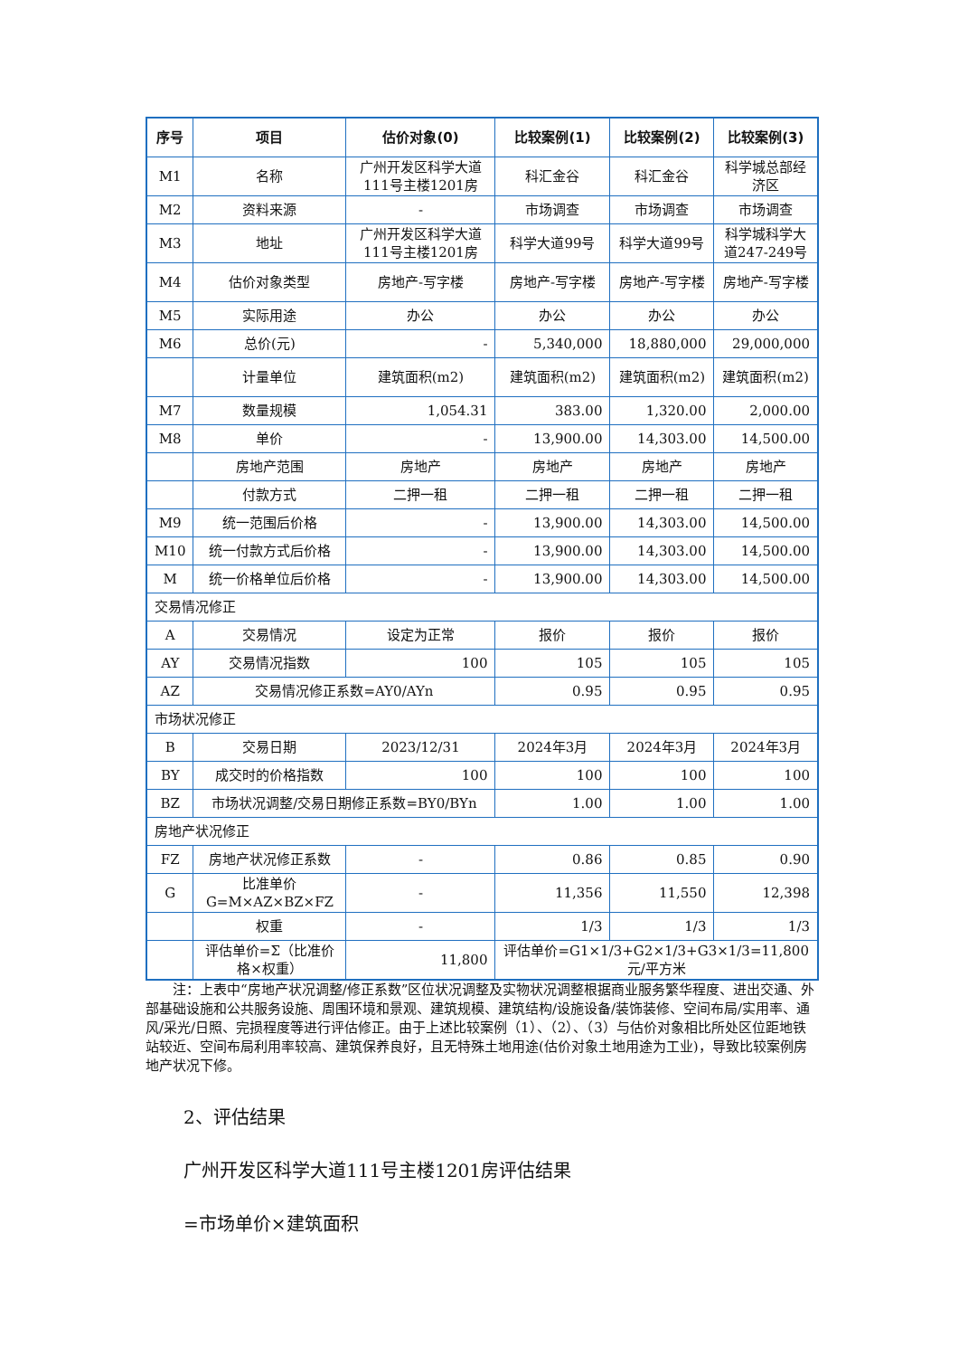| 序号 | 项目 | 估价对象(0) | 比较案例(1) | 比较案例(2) | 比较案例(3) |
| --- | --- | --- | --- | --- | --- |
| M1 | 名称 | 广州开发区科学大道111号主楼1201房 | 科汇金谷 | 科汇金谷 | 科学城总部经济区 |
| M2 | 资料来源 | - | 市场调查 | 市场调查 | 市场调查 |
| M3 | 地址 | 广州开发区科学大道111号主楼1201房 | 科学大道99号 | 科学大道99号 | 科学城科学大道247-249号 |
| M4 | 估价对象类型 | 房地产-写字楼 | 房地产-写字楼 | 房地产-写字楼 | 房地产-写字楼 |
| M5 | 实际用途 | 办公 | 办公 | 办公 | 办公 |
| M6 | 总价(元) | - | 5,340,000 | 18,880,000 | 29,000,000 |
| | 计量单位 | 建筑面积(m2) | 建筑面积(m2) | 建筑面积(m2) | 建筑面积(m2) |
| M7 | 数量规模 | 1,054.31 | 383.00 | 1,320.00 | 2,000.00 |
| M8 | 单价 | - | 13,900.00 | 14,303.00 | 14,500.00 |
| | 房地产范围 | 房地产 | 房地产 | 房地产 | 房地产 |
| | 付款方式 | 二押一租 | 二押一租 | 二押一租 | 二押一租 |
| M9 | 统一范围后价格 | - | 13,900.00 | 14,303.00 | 14,500.00 |
| M10 | 统一付款方式后价格 | - | 13,900.00 | 14,303.00 | 14,500.00 |
| M | 统一价格单位后价格 | - | 13,900.00 | 14,303.00 | 14,500.00 |
| 交易情况修正 | | | | | |
| A | 交易情况 | 设定为正常 | 报价 | 报价 | 报价 |
| AY | 交易情况指数 | 100 | 105 | 105 | 105 |
| AZ | 交易情况修正系数=AY0/AYn | | 0.95 | 0.95 | 0.95 |
| 市场状况修正 | | | | | |
| B | 交易日期 | 2023/12/31 | 2024年3月 | 2024年3月 | 2024年3月 |
| BY | 成交时的价格指数 | 100 | 100 | 100 | 100 |
| BZ | 市场状况调整/交易日期修正系数=BY0/BYn | | 1.00 | 1.00 | 1.00 |
| 房地产状况修正 | | | | | |
| FZ | 房地产状况修正系数 | - | 0.86 | 0.85 | 0.90 |
| G | 比准单价 G=M×AZ×BZ×FZ | - | 11,356 | 11,550 | 12,398 |
| | 权重 | - | 1/3 | 1/3 | 1/3 |
| | 评估单价=Σ（比准价格×权重） | 11,800 | 评估单价=G1×1/3+G2×1/3+G3×1/3=11,800元/平方米 | | |
注：上表中“房地产状况调整/修正系数”区位状况调整及实物状况调整根据商业服务繁华程度、进出交通、外部基础设施和公共服务设施、周围环境和景观、建筑规模、建筑结构/设施设备/装饰装修、空间布局/实用率、通风/采光/日照、完损程度等进行评估修正。由于上述比较案例（1）、（2）、（3）与估价对象相比所处区位距地铁站较近、空间布局利用率较高、建筑保养良好，且无特殊土地用途(估价对象土地用途为工业)，导致比较案例房地产状况下修。
2、评估结果
广州开发区科学大道111号主楼1201房评估结果
=市场单价×建筑面积